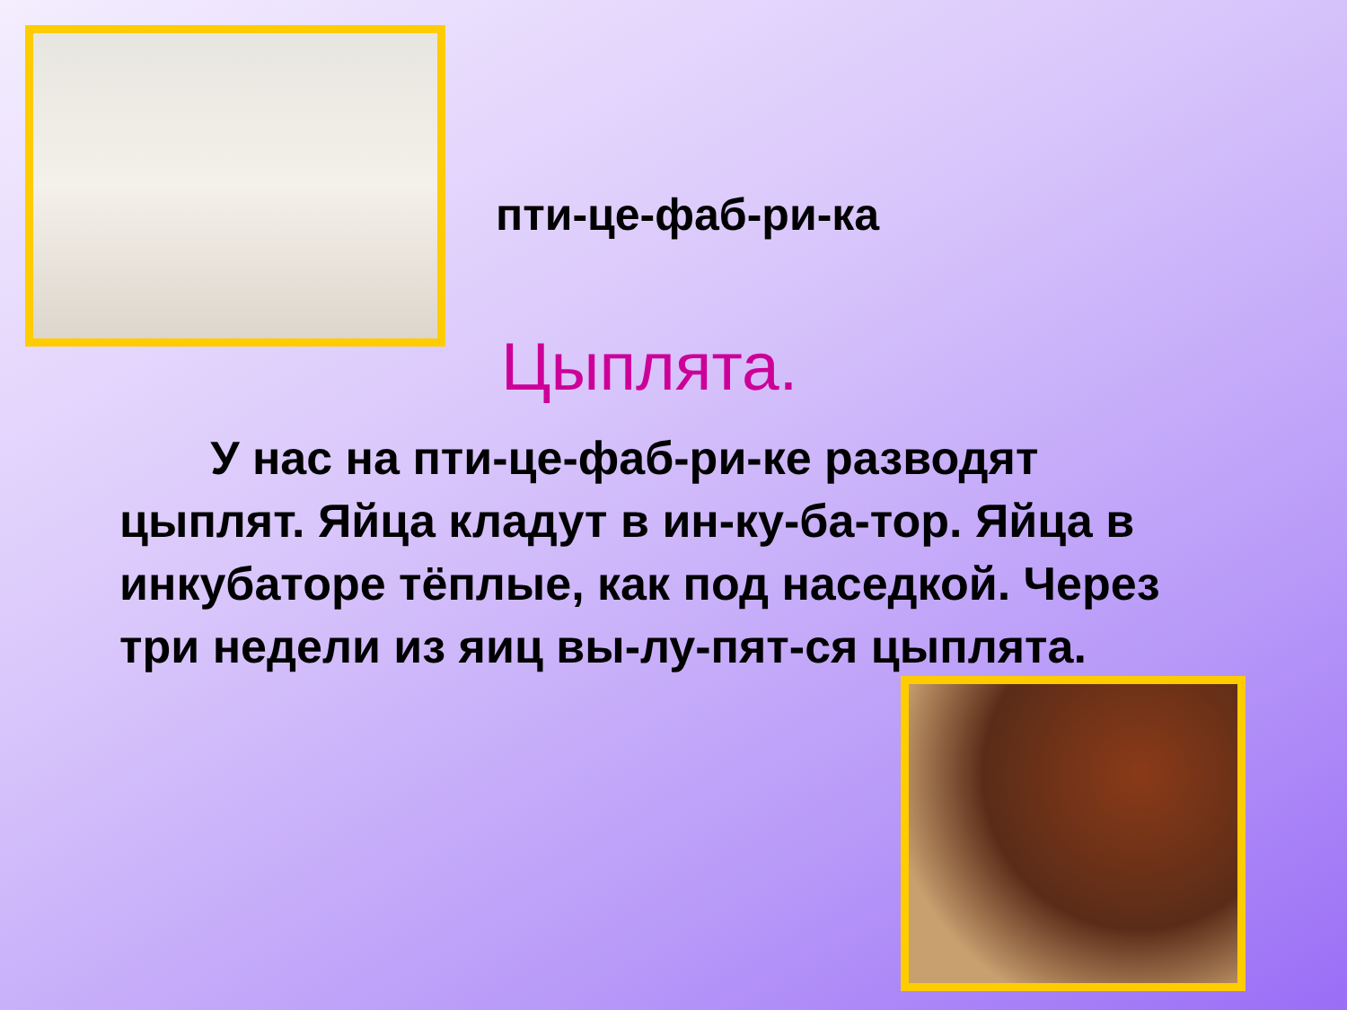пти-це-фаб-ри-ка
Цыплята.
У нас на пти-це-фаб-ри-ке разводят цыплят. Яйца кладут в ин-ку-ба-тор. Яйца в инкубаторе тёплые, как под наседкой. Через три недели из яиц вы-лу-пят-ся цыплята.